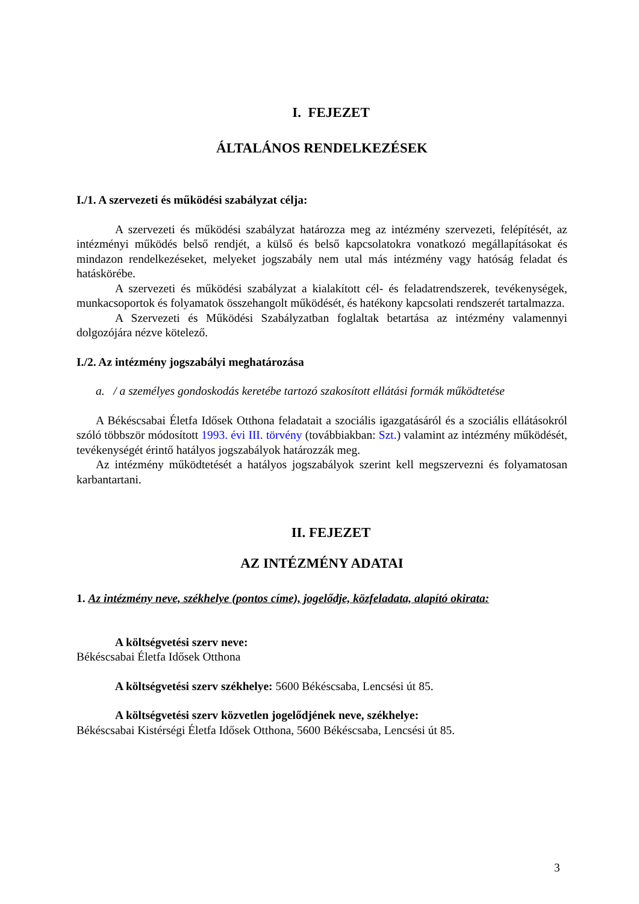I. FEJEZET
ÁLTALÁNOS RENDELKEZÉSEK
I./1. A szervezeti és működési szabályzat célja:
A szervezeti és működési szabályzat határozza meg az intézmény szervezeti, felépítését, az intézményi működés belső rendjét, a külső és belső kapcsolatokra vonatkozó megállapításokat és mindazon rendelkezéseket, melyeket jogszabály nem utal más intézmény vagy hatóság feladat és hatáskörébe.
A szervezeti és működési szabályzat a kialakított cél- és feladatrendszerek, tevékenységek, munkacsoportok és folyamatok összehangolt működését, és hatékony kapcsolati rendszerét tartalmazza.
A Szervezeti és Működési Szabályzatban foglaltak betartása az intézmény valamennyi dolgozójára nézve kötelező.
I./2. Az intézmény jogszabályi meghatározása
a. / a személyes gondoskodás keretébe tartozó szakosított ellátási formák működtetése
A Békéscsabai Életfa Idősek Otthona feladatait a szociális igazgatásáról és a szociális ellátásokról szóló többször módosított 1993. évi III. törvény (továbbiakban: Szt.) valamint az intézmény működését, tevékenységét érintő hatályos jogszabályok határozzák meg.
Az intézmény működtetését a hatályos jogszabályok szerint kell megszervezni és folyamatosan karbantartani.
II. FEJEZET
AZ INTÉZMÉNY ADATAI
1. Az intézmény neve, székhelye (pontos címe), jogelődje, közfeladata, alapító okirata:
A költségvetési szerv neve:
Békéscsabai Életfa Idősek Otthona
A költségvetési szerv székhelye: 5600 Békéscsaba, Lencsési út 85.
A költségvetési szerv közvetlen jogelődjének neve, székhelye:
Békéscsabai Kistérségi Életfa Idősek Otthona, 5600 Békéscsaba, Lencsési út 85.
3